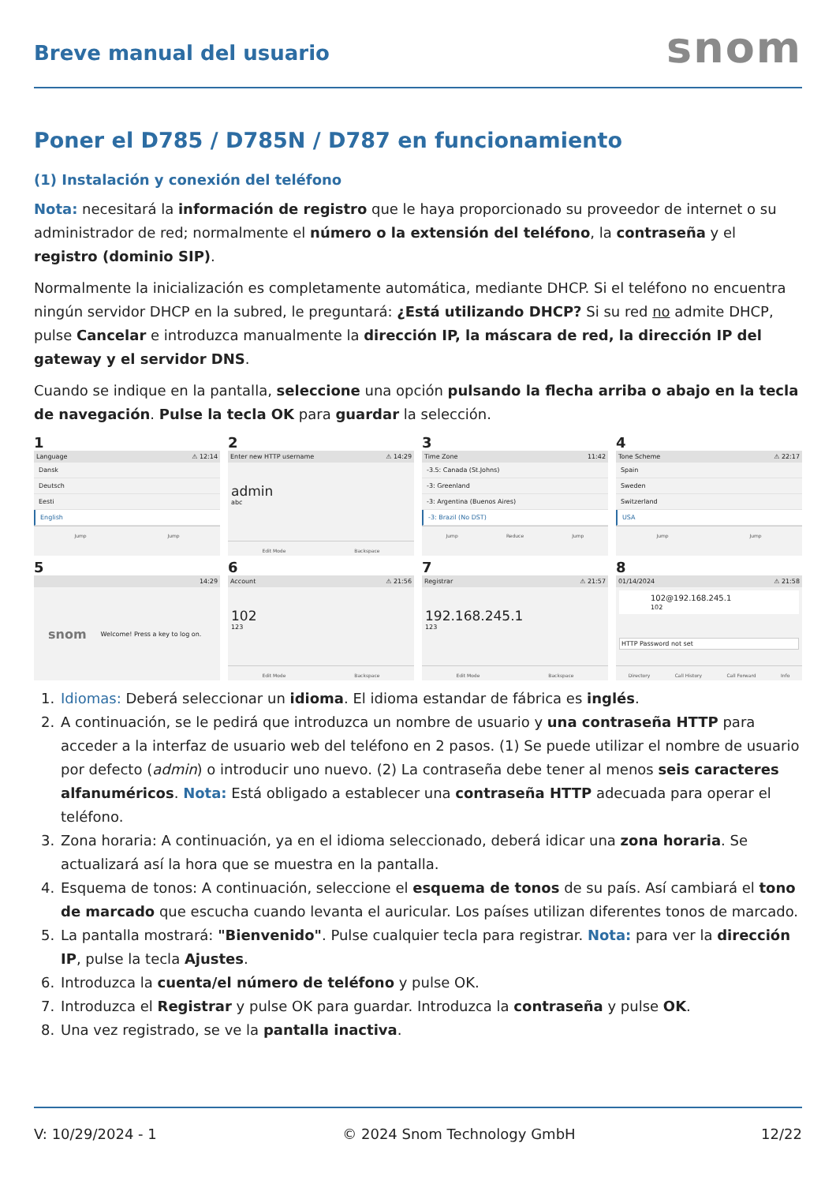Breve manual del usuario
snom
Poner el D785 / D785N / D787 en funcionamiento
(1) Instalación y conexión del teléfono
Nota: necesitará la información de registro que le haya proporcionado su proveedor de internet o su administrador de red; normalmente el número o la extensión del teléfono, la contraseña y el registro (dominio SIP).
Normalmente la inicialización es completamente automática, mediante DHCP. Si el teléfono no encuentra ningún servidor DHCP en la subred, le preguntará: ¿Está utilizando DHCP? Si su red no admite DHCP, pulse Cancelar e introduzca manualmente la dirección IP, la máscara de red, la dirección IP del gateway y el servidor DNS.
Cuando se indique en la pantalla, seleccione una opción pulsando la flecha arriba o abajo en la tecla de navegación. Pulse la tecla OK para guardar la selección.
1
Language ⚠ 12:14
Dansk
Deutsch
Eesti
English
Jump Jump
2
Enter new HTTP username ⚠ 14:29
admin
abc
Edit Mode Backspace
3
Time Zone 11:42
-3.5: Canada (St.Johns)
-3: Greenland
-3: Argentina (Buenos Aires)
-3: Brazil (No DST)
Jump Reduce Jump
4
Tone Scheme ⚠ 22:17
Spain
Sweden
Switzerland
USA
Jump Jump
5
14:29
snom Welcome! Press a key to log on.
6
Account ⚠ 21:56
102
123
Edit Mode Backspace
7
Registrar ⚠ 21:57
192.168.245.1
123
Edit Mode Backspace
8
01/14/2024 ⚠ 21:58
102@192.168.245.1
102
HTTP Password not set
Directory Call History Call Forward Info
1. Idiomas: Deberá seleccionar un idioma. El idioma estandar de fábrica es inglés.
2. A continuación, se le pedirá que introduzca un nombre de usuario y una contraseña HTTP para acceder a la interfaz de usuario web del teléfono en 2 pasos. (1) Se puede utilizar el nombre de usuario por defecto (admin) o introducir uno nuevo. (2) La contraseña debe tener al menos seis caracteres alfanuméricos. Nota: Está obligado a establecer una contraseña HTTP adecuada para operar el teléfono.
3. Zona horaria: A continuación, ya en el idioma seleccionado, deberá idicar una zona horaria. Se actualizará así la hora que se muestra en la pantalla.
4. Esquema de tonos: A continuación, seleccione el esquema de tonos de su país. Así cambiará el tono de marcado que escucha cuando levanta el auricular. Los países utilizan diferentes tonos de marcado.
5. La pantalla mostrará: "Bienvenido". Pulse cualquier tecla para registrar. Nota: para ver la dirección IP, pulse la tecla Ajustes.
6. Introduzca la cuenta/el número de teléfono y pulse OK.
7. Introduzca el Registrar y pulse OK para guardar. Introduzca la contraseña y pulse OK.
8. Una vez registrado, se ve la pantalla inactiva.
V: 10/29/2024 - 1 © 2024 Snom Technology GmbH 12/22